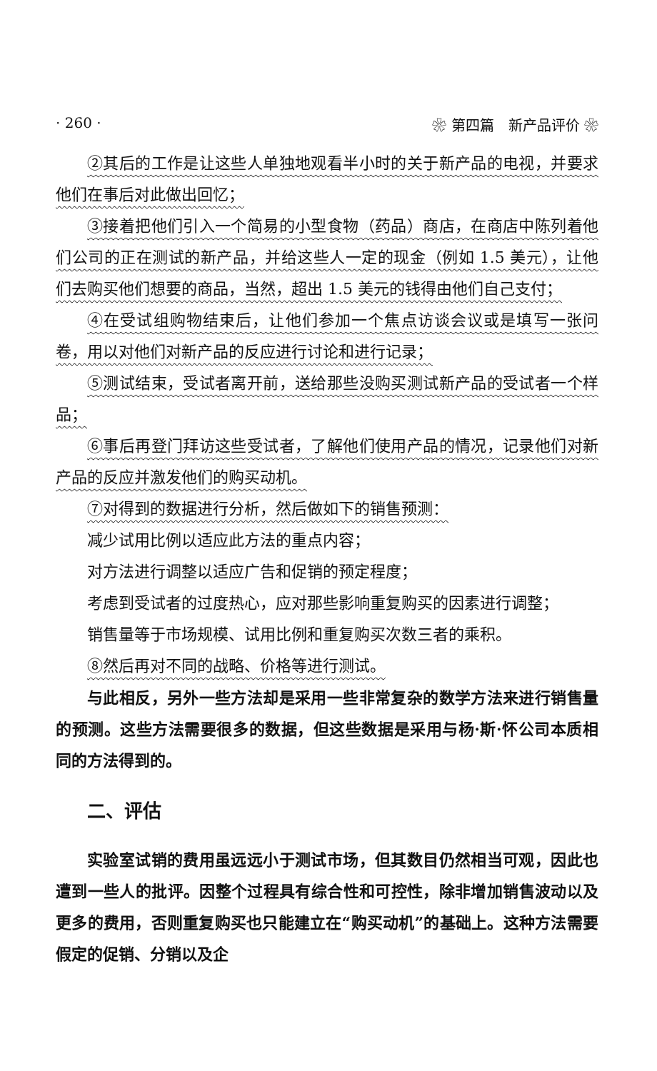· 260 · ❀ 第四篇　新产品评价 ❀
②其后的工作是让这些人单独地观看半小时的关于新产品的电视，并要求他们在事后对此做出回忆；
③接着把他们引入一个简易的小型食物（药品）商店，在商店中陈列着他们公司的正在测试的新产品，并给这些人一定的现金（例如 1.5 美元），让他们去购买他们想要的商品，当然，超出 1.5 美元的钱得由他们自己支付；
④在受试组购物结束后，让他们参加一个焦点访谈会议或是填写一张问卷，用以对他们对新产品的反应进行讨论和进行记录；
⑤测试结束，受试者离开前，送给那些没购买测试新产品的受试者一个样品；
⑥事后再登门拜访这些受试者，了解他们使用产品的情况，记录他们对新产品的反应并激发他们的购买动机。
⑦对得到的数据进行分析，然后做如下的销售预测：
减少试用比例以适应此方法的重点内容；
对方法进行调整以适应广告和促销的预定程度；
考虑到受试者的过度热心，应对那些影响重复购买的因素进行调整；
销售量等于市场规模、试用比例和重复购买次数三者的乘积。
⑧然后再对不同的战略、价格等进行测试。
与此相反，另外一些方法却是采用一些非常复杂的数学方法来进行销售量的预测。这些方法需要很多的数据，但这些数据是采用与杨·斯·怀公司本质相同的方法得到的。
二、评估
实验室试销的费用虽远远小于测试市场，但其数目仍然相当可观，因此也遭到一些人的批评。因整个过程具有综合性和可控性，除非增加销售波动以及更多的费用，否则重复购买也只能建立在“购买动机”的基础上。这种方法需要假定的促销、分销以及企